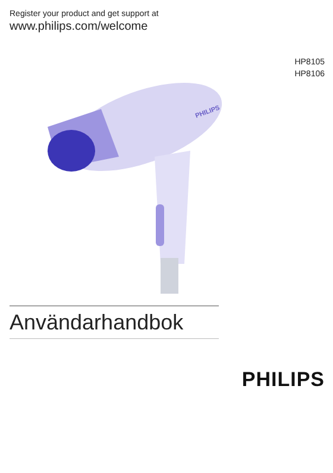Register your product and get support at
www.philips.com/welcome
HP8105
HP8106
PHILIPS
Användarhandbok
PHILIPS